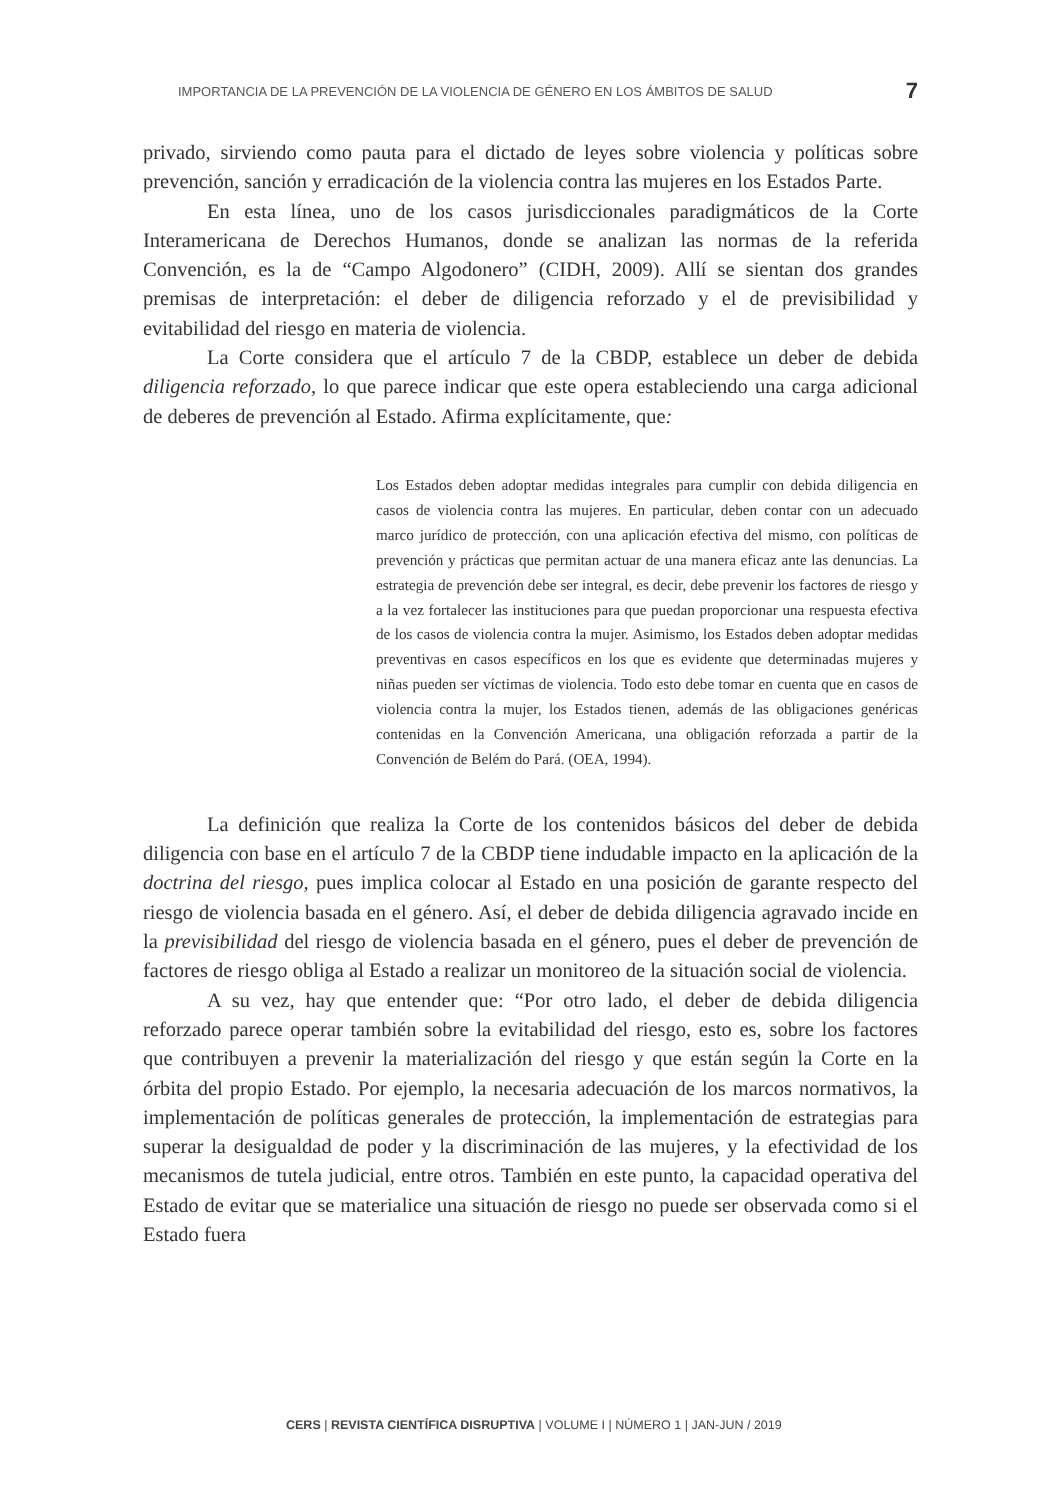IMPORTANCIA DE LA PREVENCIÓN DE LA VIOLENCIA DE GÉNERO EN LOS ÁMBITOS DE SALUD 7
privado, sirviendo como pauta para el dictado de leyes sobre violencia y políticas sobre prevención, sanción y erradicación de la violencia contra las mujeres en los Estados Parte.
En esta línea, uno de los casos jurisdiccionales paradigmáticos de la Corte Interamericana de Derechos Humanos, donde se analizan las normas de la referida Convención, es la de “Campo Algodonero” (CIDH, 2009). Allí se sientan dos grandes premisas de interpretación: el deber de diligencia reforzado y el de previsibilidad y evitabilidad del riesgo en materia de violencia.
La Corte considera que el artículo 7 de la CBDP, establece un deber de debida diligencia reforzado, lo que parece indicar que este opera estableciendo una carga adicional de deberes de prevención al Estado. Afirma explícitamente, que:
Los Estados deben adoptar medidas integrales para cumplir con debida diligencia en casos de violencia contra las mujeres. En particular, deben contar con un adecuado marco jurídico de protección, con una aplicación efectiva del mismo, con políticas de prevención y prácticas que permitan actuar de una manera eficaz ante las denuncias. La estrategia de prevención debe ser integral, es decir, debe prevenir los factores de riesgo y a la vez fortalecer las instituciones para que puedan proporcionar una respuesta efectiva de los casos de violencia contra la mujer. Asimismo, los Estados deben adoptar medidas preventivas en casos específicos en los que es evidente que determinadas mujeres y niñas pueden ser víctimas de violencia. Todo esto debe tomar en cuenta que en casos de violencia contra la mujer, los Estados tienen, además de las obligaciones genéricas contenidas en la Convención Americana, una obligación reforzada a partir de la Convención de Belém do Pará. (OEA, 1994).
La definición que realiza la Corte de los contenidos básicos del deber de debida diligencia con base en el artículo 7 de la CBDP tiene indudable impacto en la aplicación de la doctrina del riesgo, pues implica colocar al Estado en una posición de garante respecto del riesgo de violencia basada en el género. Así, el deber de debida diligencia agravado incide en la previsibilidad del riesgo de violencia basada en el género, pues el deber de prevención de factores de riesgo obliga al Estado a realizar un monitoreo de la situación social de violencia.
A su vez, hay que entender que: “Por otro lado, el deber de debida diligencia reforzado parece operar también sobre la evitabilidad del riesgo, esto es, sobre los factores que contribuyen a prevenir la materialización del riesgo y que están según la Corte en la órbita del propio Estado. Por ejemplo, la necesaria adecuación de los marcos normativos, la implementación de políticas generales de protección, la implementación de estrategias para superar la desigualdad de poder y la discriminación de las mujeres, y la efectividad de los mecanismos de tutela judicial, entre otros. También en este punto, la capacidad operativa del Estado de evitar que se materialice una situación de riesgo no puede ser observada como si el Estado fuera
CERS | REVISTA CIENTÍFICA DISRUPTIVA | VOLUME I | NÚMERO 1 | JAN-JUN / 2019